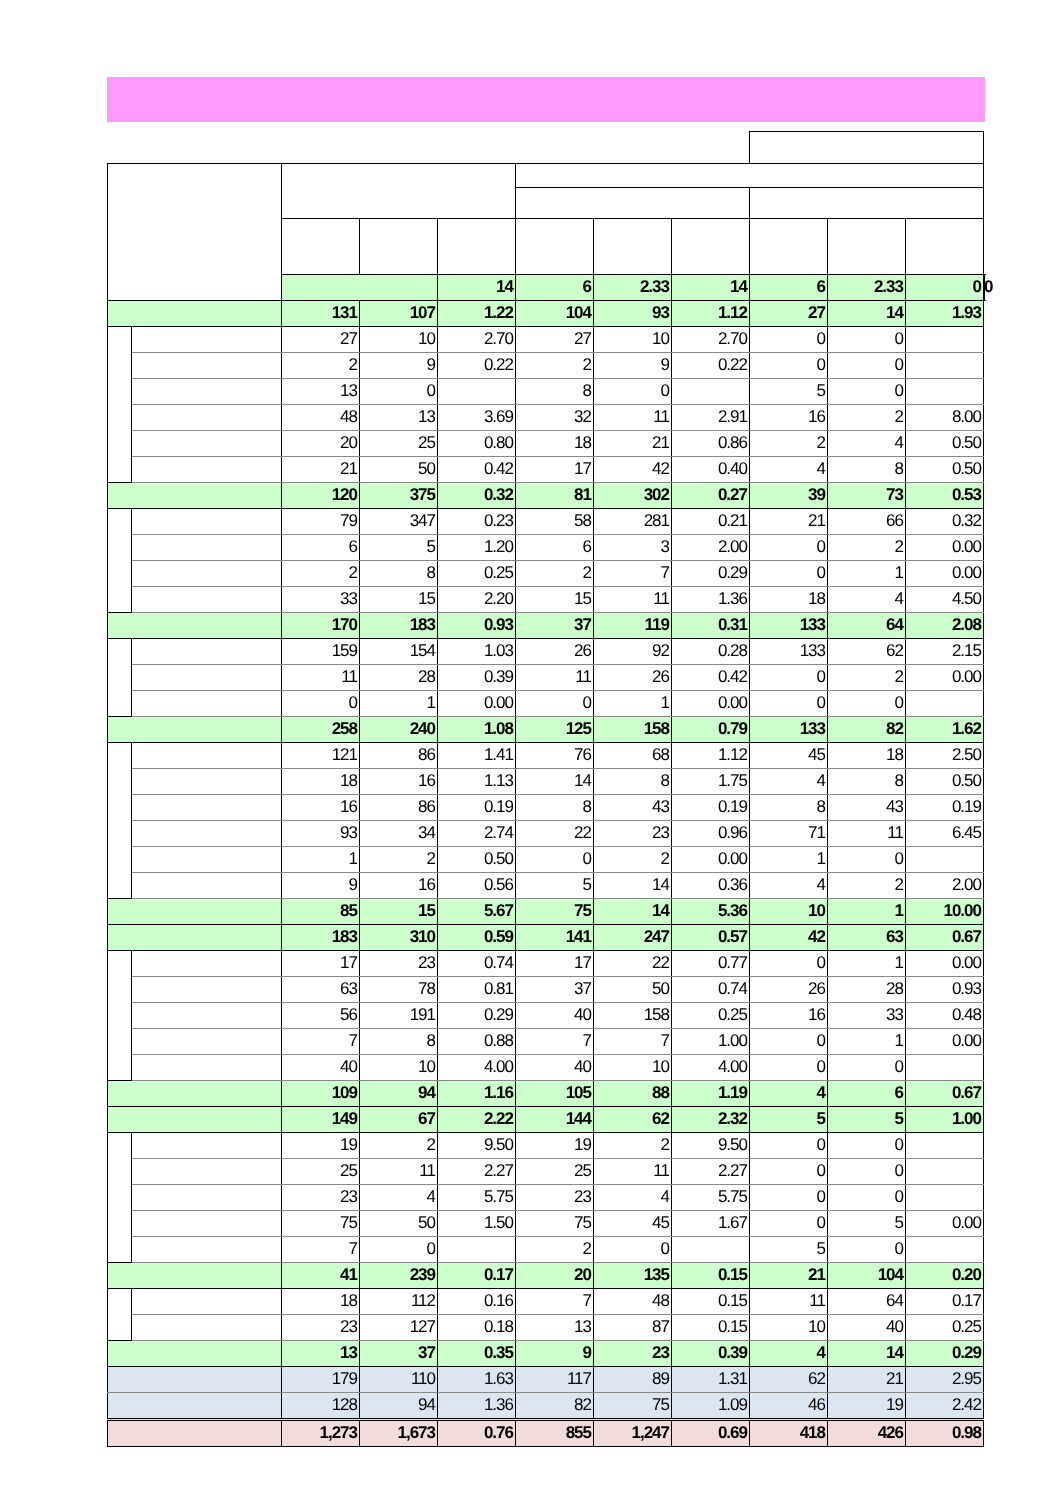| | | | | 14 | 6 | 2.33 | 14 | 6 | 2.33 | 0 | 0 | |
| | | 131 | 107 | 1.22 | 104 | 93 | 1.12 | 27 | 14 | 1.93 | | |
| | | 27 | 10 | 2.70 | 27 | 10 | 2.70 | 0 | 0 | | | |
| | | 2 | 9 | 0.22 | 2 | 9 | 0.22 | 0 | 0 | | | |
| | | 13 | 0 | | 8 | 0 | | 5 | 0 | | | |
| | | 48 | 13 | 3.69 | 32 | 11 | 2.91 | 16 | 2 | 8.00 | | |
| | | 20 | 25 | 0.80 | 18 | 21 | 0.86 | 2 | 4 | 0.50 | | |
| | | 21 | 50 | 0.42 | 17 | 42 | 0.40 | 4 | 8 | 0.50 | | |
| | | 120 | 375 | 0.32 | 81 | 302 | 0.27 | 39 | 73 | 0.53 | | |
| | | 79 | 347 | 0.23 | 58 | 281 | 0.21 | 21 | 66 | 0.32 | | |
| | | 6 | 5 | 1.20 | 6 | 3 | 2.00 | 0 | 2 | 0.00 | | |
| | | 2 | 8 | 0.25 | 2 | 7 | 0.29 | 0 | 1 | 0.00 | | |
| | | 33 | 15 | 2.20 | 15 | 11 | 1.36 | 18 | 4 | 4.50 | | |
| | | 170 | 183 | 0.93 | 37 | 119 | 0.31 | 133 | 64 | 2.08 | | |
| | | 159 | 154 | 1.03 | 26 | 92 | 0.28 | 133 | 62 | 2.15 | | |
| | | 11 | 28 | 0.39 | 11 | 26 | 0.42 | 0 | 2 | 0.00 | | |
| | | 0 | 1 | 0.00 | 0 | 1 | 0.00 | 0 | 0 | | | |
| | | 258 | 240 | 1.08 | 125 | 158 | 0.79 | 133 | 82 | 1.62 | | |
| | | 121 | 86 | 1.41 | 76 | 68 | 1.12 | 45 | 18 | 2.50 | | |
| | | 18 | 16 | 1.13 | 14 | 8 | 1.75 | 4 | 8 | 0.50 | | |
| | | 16 | 86 | 0.19 | 8 | 43 | 0.19 | 8 | 43 | 0.19 | | |
| | | 93 | 34 | 2.74 | 22 | 23 | 0.96 | 71 | 11 | 6.45 | | |
| | | 1 | 2 | 0.50 | 0 | 2 | 0.00 | 1 | 0 | | | |
| | | 9 | 16 | 0.56 | 5 | 14 | 0.36 | 4 | 2 | 2.00 | | |
| | | 85 | 15 | 5.67 | 75 | 14 | 5.36 | 10 | 1 | 10.00 | | |
| | | 183 | 310 | 0.59 | 141 | 247 | 0.57 | 42 | 63 | 0.67 | | |
| | | 17 | 23 | 0.74 | 17 | 22 | 0.77 | 0 | 1 | 0.00 | | |
| | | 63 | 78 | 0.81 | 37 | 50 | 0.74 | 26 | 28 | 0.93 | | |
| | | 56 | 191 | 0.29 | 40 | 158 | 0.25 | 16 | 33 | 0.48 | | |
| | | 7 | 8 | 0.88 | 7 | 7 | 1.00 | 0 | 1 | 0.00 | | |
| | | 40 | 10 | 4.00 | 40 | 10 | 4.00 | 0 | 0 | | | |
| | | 109 | 94 | 1.16 | 105 | 88 | 1.19 | 4 | 6 | 0.67 | | |
| | | 149 | 67 | 2.22 | 144 | 62 | 2.32 | 5 | 5 | 1.00 | | |
| | | 19 | 2 | 9.50 | 19 | 2 | 9.50 | 0 | 0 | | | |
| | | 25 | 11 | 2.27 | 25 | 11 | 2.27 | 0 | 0 | | | |
| | | 23 | 4 | 5.75 | 23 | 4 | 5.75 | 0 | 0 | | | |
| | | 75 | 50 | 1.50 | 75 | 45 | 1.67 | 0 | 5 | 0.00 | | |
| | | 7 | 0 | | 2 | 0 | | 5 | 0 | | | |
| | | 41 | 239 | 0.17 | 20 | 135 | 0.15 | 21 | 104 | 0.20 | | |
| | | 18 | 112 | 0.16 | 7 | 48 | 0.15 | 11 | 64 | 0.17 | | |
| | | 23 | 127 | 0.18 | 13 | 87 | 0.15 | 10 | 40 | 0.25 | | |
| | | 13 | 37 | 0.35 | 9 | 23 | 0.39 | 4 | 14 | 0.29 | | |
| | | 179 | 110 | 1.63 | 117 | 89 | 1.31 | 62 | 21 | 2.95 | | |
| | | 128 | 94 | 1.36 | 82 | 75 | 1.09 | 46 | 19 | 2.42 | | |
| | | 1,273 | 1,673 | 0.76 | 855 | 1,247 | 0.69 | 418 | 426 | 0.98 | | |